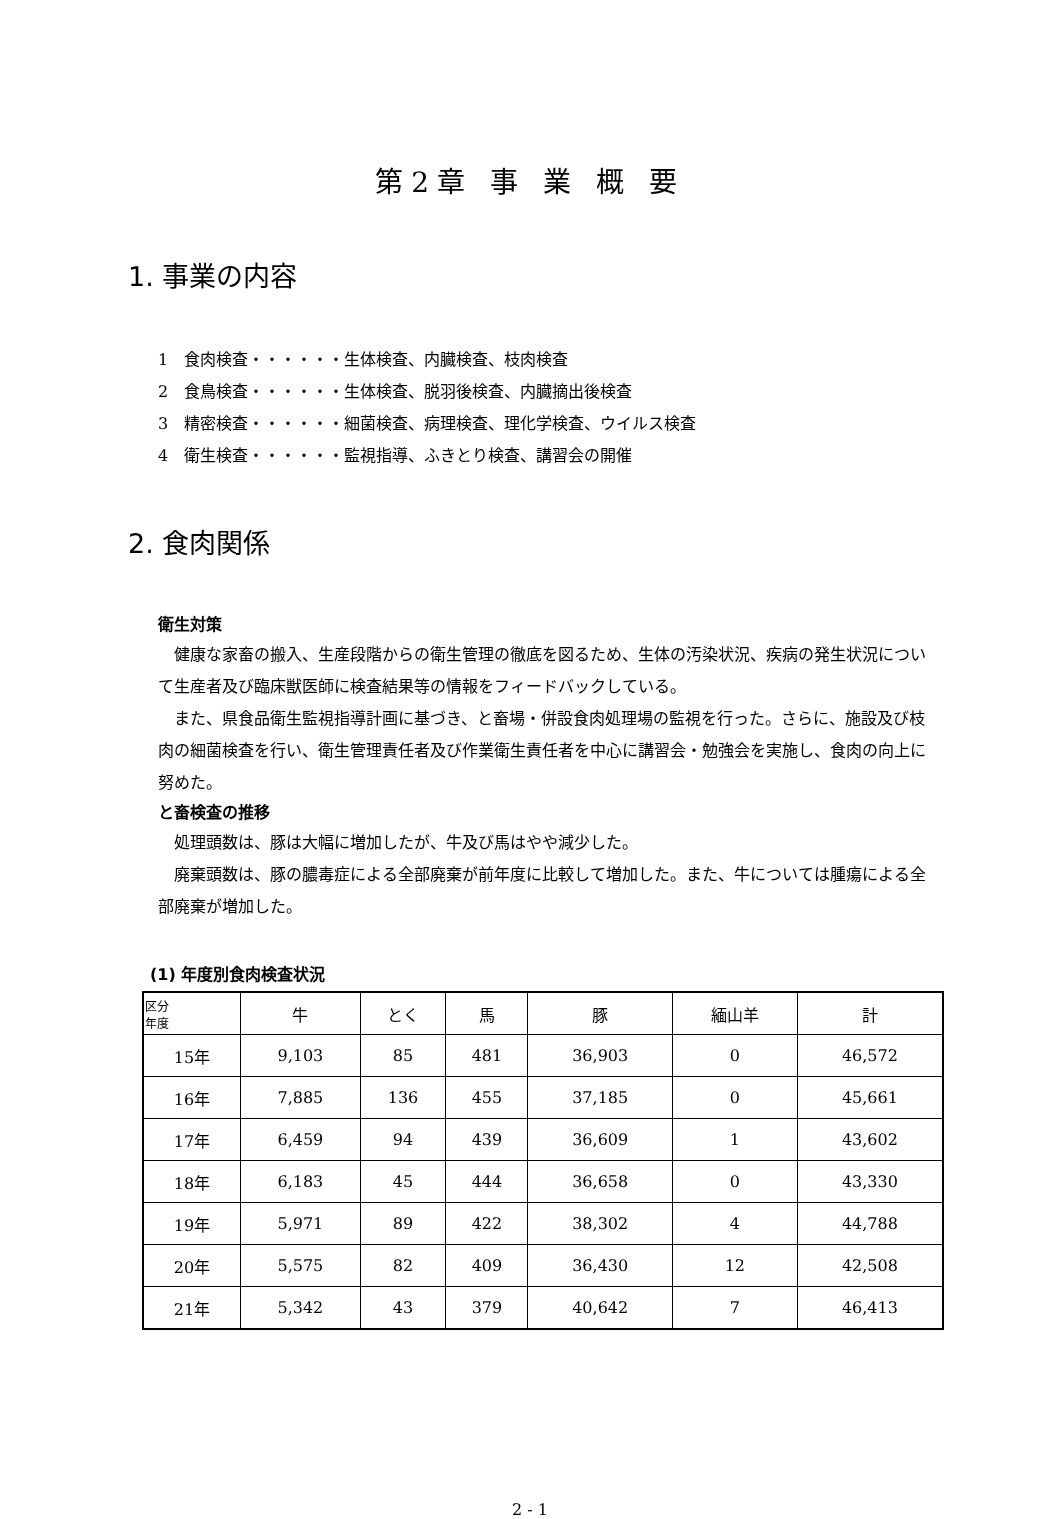第2章 事 業 概 要
1. 事業の内容
1　食肉検査・・・・・・生体検査、内臓検査、枝肉検査
2　食鳥検査・・・・・・生体検査、脱羽後検査、内臓摘出後検査
3　精密検査・・・・・・細菌検査、病理検査、理化学検査、ウイルス検査
4　衛生検査・・・・・・監視指導、ふきとり検査、講習会の開催
2. 食肉関係
衛生対策
健康な家畜の搬入、生産段階からの衛生管理の徹底を図るため、生体の汚染状況、疾病の発生状況について生産者及び臨床獣医師に検査結果等の情報をフィードバックしている。
また、県食品衛生監視指導計画に基づき、と畜場・併設食肉処理場の監視を行った。さらに、施設及び枝肉の細菌検査を行い、衛生管理責任者及び作業衛生責任者を中心に講習会・勉強会を実施し、食肉の向上に努めた。
と畜検査の推移
処理頭数は、豚は大幅に増加したが、牛及び馬はやや減少した。
廃棄頭数は、豚の膿毒症による全部廃棄が前年度に比較して増加した。また、牛については腫瘍による全部廃棄が増加した。
(1) 年度別食肉検査状況
| 区分 年度 | 牛 | とく | 馬 | 豚 | 緬山羊 | 計 |
| --- | --- | --- | --- | --- | --- | --- |
| 15年 | 9,103 | 85 | 481 | 36,903 | 0 | 46,572 |
| 16年 | 7,885 | 136 | 455 | 37,185 | 0 | 45,661 |
| 17年 | 6,459 | 94 | 439 | 36,609 | 1 | 43,602 |
| 18年 | 6,183 | 45 | 444 | 36,658 | 0 | 43,330 |
| 19年 | 5,971 | 89 | 422 | 38,302 | 4 | 44,788 |
| 20年 | 5,575 | 82 | 409 | 36,430 | 12 | 42,508 |
| 21年 | 5,342 | 43 | 379 | 40,642 | 7 | 46,413 |
2 - 1